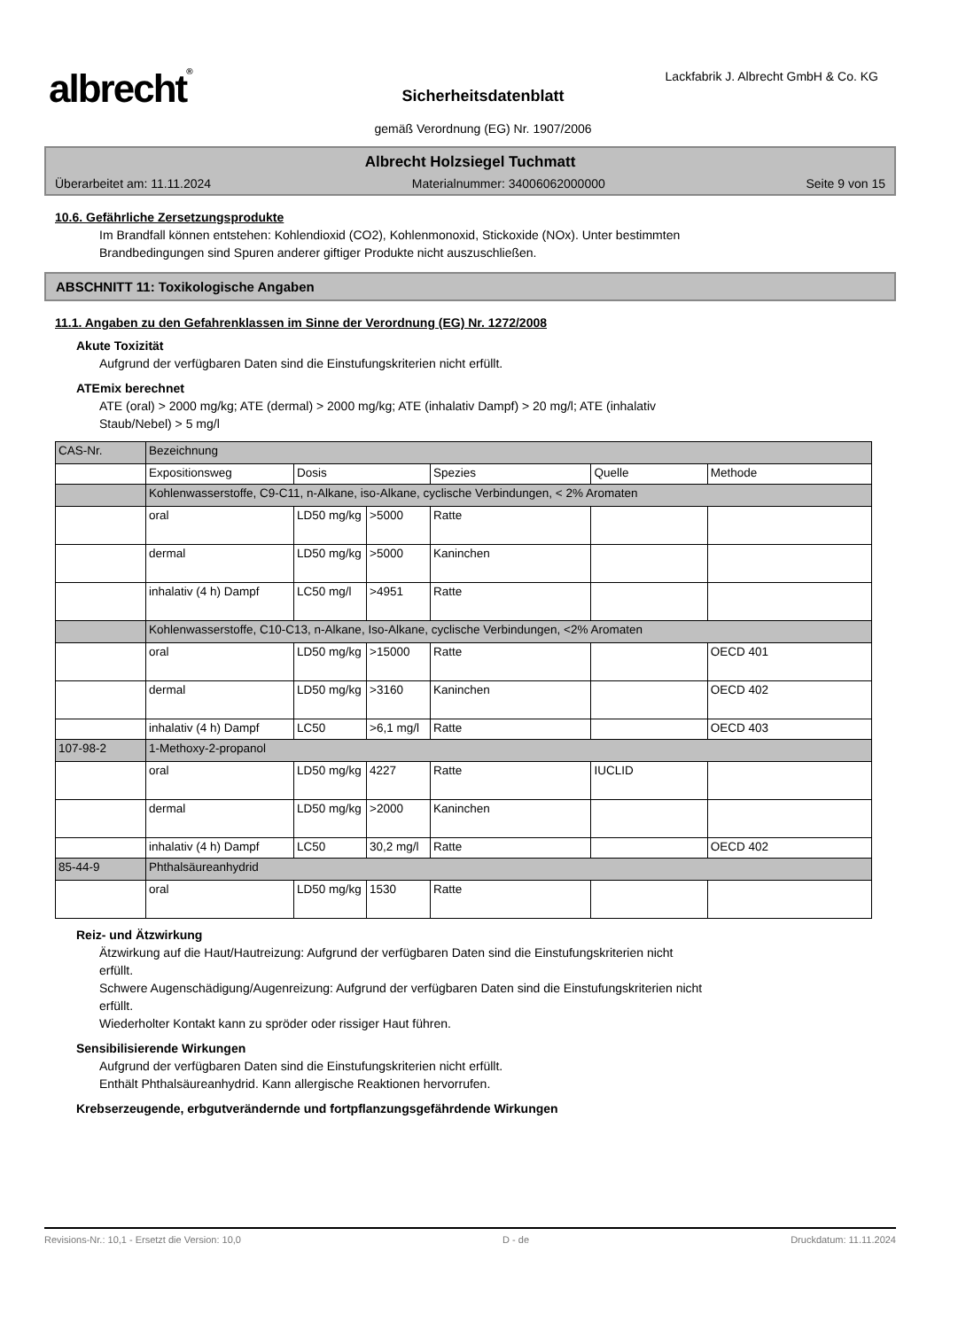albrecht®
Lackfabrik J. Albrecht GmbH & Co. KG
Sicherheitsdatenblatt
gemäß Verordnung (EG) Nr. 1907/2006
Albrecht Holzsiegel Tuchmatt
Überarbeitet am: 11.11.2024 Materialnummer: 34006062000000 Seite 9 von 15
10.6. Gefährliche Zersetzungsprodukte
Im Brandfall können entstehen: Kohlendioxid (CO2), Kohlenmonoxid, Stickoxide (NOx). Unter bestimmten
Brandbedingungen sind Spuren anderer giftiger Produkte nicht auszuschließen.
ABSCHNITT 11: Toxikologische Angaben
11.1. Angaben zu den Gefahrenklassen im Sinne der Verordnung (EG) Nr. 1272/2008
Akute Toxizität
Aufgrund der verfügbaren Daten sind die Einstufungskriterien nicht erfüllt.
ATEmix berechnet
ATE (oral) > 2000 mg/kg; ATE (dermal) > 2000 mg/kg; ATE (inhalativ Dampf) > 20 mg/l; ATE (inhalativ
Staub/Nebel) > 5 mg/l
| CAS-Nr. | Bezeichnung | | | | | |
| | Expositionsweg | Dosis | | Spezies | Quelle | Methode |
| | Kohlenwasserstoffe, C9-C11, n-Alkane, iso-Alkane, cyclische Verbindungen, < 2% Aromaten | | | | | |
| | oral | LD50 mg/kg | >5000 | Ratte | | |
| | dermal | LD50 mg/kg | >5000 | Kaninchen | | |
| | inhalativ (4 h) Dampf | LC50 mg/l | >4951 | Ratte | | |
| | Kohlenwasserstoffe, C10-C13, n-Alkane, Iso-Alkane, cyclische Verbindungen, <2% Aromaten | | | | | |
| | oral | LD50 mg/kg | >15000 | Ratte | | OECD 401 |
| | dermal | LD50 mg/kg | >3160 | Kaninchen | | OECD 402 |
| | inhalativ (4 h) Dampf | LC50 | >6,1 mg/l | Ratte | | OECD 403 |
| 107-98-2 | 1-Methoxy-2-propanol | | | | | |
| | oral | LD50 mg/kg | 4227 | Ratte | IUCLID | |
| | dermal | LD50 mg/kg | >2000 | Kaninchen | | |
| | inhalativ (4 h) Dampf | LC50 | 30,2 mg/l | Ratte | | OECD 402 |
| 85-44-9 | Phthalsäureanhydrid | | | | | |
| | oral | LD50 mg/kg | 1530 | Ratte | | |
Reiz- und Ätzwirkung
Ätzwirkung auf die Haut/Hautreizung: Aufgrund der verfügbaren Daten sind die Einstufungskriterien nicht
erfüllt.
Schwere Augenschädigung/Augenreizung: Aufgrund der verfügbaren Daten sind die Einstufungskriterien nicht
erfüllt.
Wiederholter Kontakt kann zu spröder oder rissiger Haut führen.
Sensibilisierende Wirkungen
Aufgrund der verfügbaren Daten sind die Einstufungskriterien nicht erfüllt.
Enthält Phthalsäureanhydrid. Kann allergische Reaktionen hervorrufen.
Krebserzeugende, erbgutverändernde und fortpflanzungsgefährdende Wirkungen
Revisions-Nr.: 10,1 - Ersetzt die Version: 10,0 D - de Druckdatum: 11.11.2024